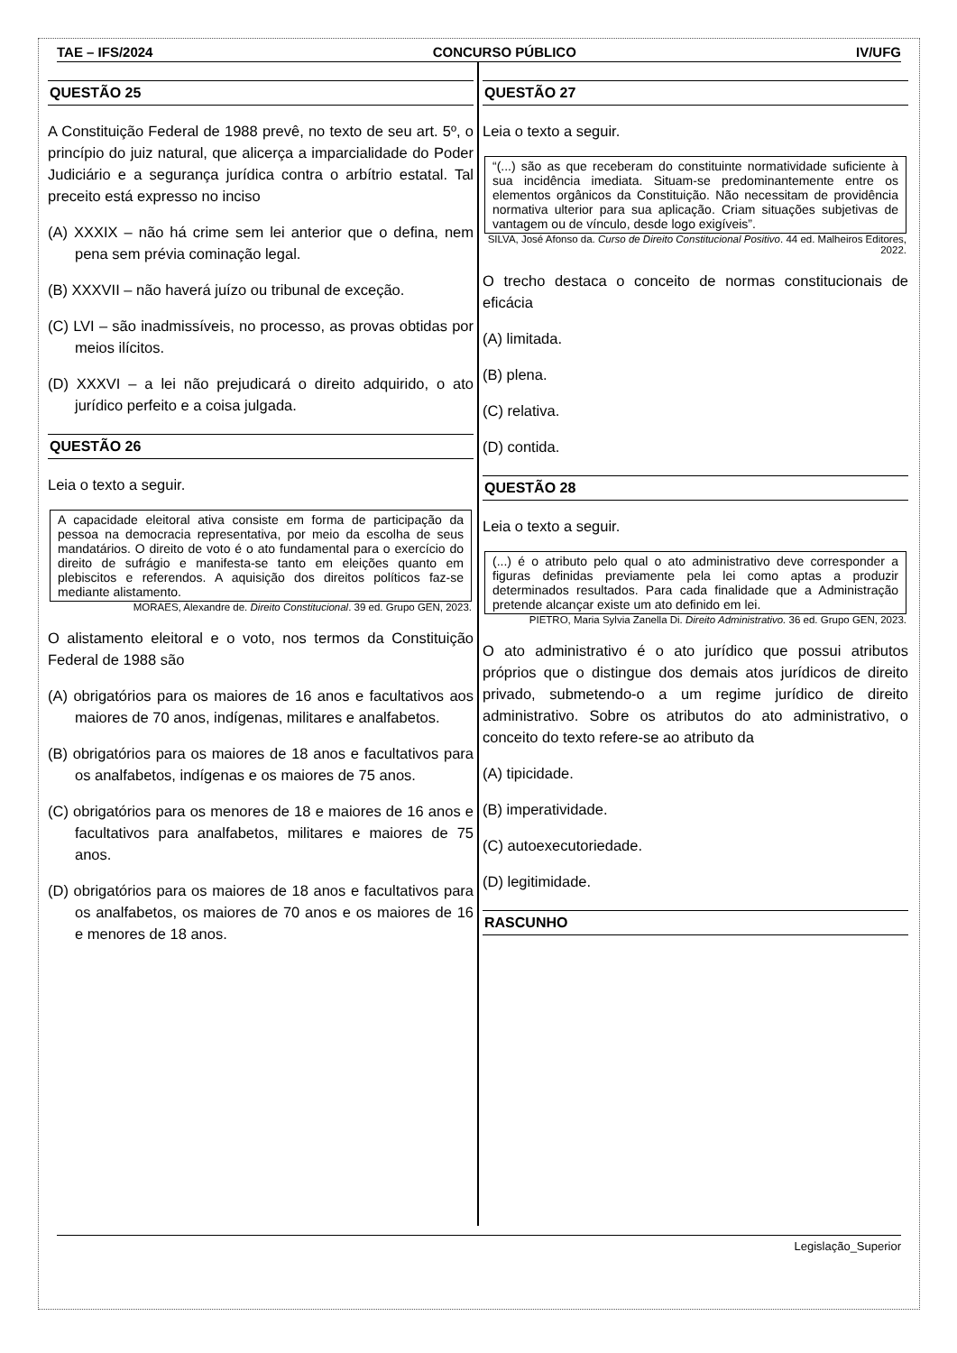TAE – IFS/2024 CONCURSO PÚBLICO IV/UFG
QUESTÃO 25
A Constituição Federal de 1988 prevê, no texto de seu art. 5º, o princípio do juiz natural, que alicerça a imparcialidade do Poder Judiciário e a segurança jurídica contra o arbítrio estatal. Tal preceito está expresso no inciso
(A) XXXIX – não há crime sem lei anterior que o defina, nem pena sem prévia cominação legal.
(B) XXXVII – não haverá juízo ou tribunal de exceção.
(C) LVI – são inadmissíveis, no processo, as provas obtidas por meios ilícitos.
(D) XXXVI – a lei não prejudicará o direito adquirido, o ato jurídico perfeito e a coisa julgada.
QUESTÃO 26
Leia o texto a seguir.
A capacidade eleitoral ativa consiste em forma de participação da pessoa na democracia representativa, por meio da escolha de seus mandatários. O direito de voto é o ato fundamental para o exercício do direito de sufrágio e manifesta-se tanto em eleições quanto em plebiscitos e referendos. A aquisição dos direitos políticos faz-se mediante alistamento.
MORAES, Alexandre de. Direito Constitucional. 39 ed. Grupo GEN, 2023.
O alistamento eleitoral e o voto, nos termos da Constituição Federal de 1988 são
(A) obrigatórios para os maiores de 16 anos e facultativos aos maiores de 70 anos, indígenas, militares e analfabetos.
(B) obrigatórios para os maiores de 18 anos e facultativos para os analfabetos, indígenas e os maiores de 75 anos.
(C) obrigatórios para os menores de 18 e maiores de 16 anos e facultativos para analfabetos, militares e maiores de 75 anos.
(D) obrigatórios para os maiores de 18 anos e facultativos para os analfabetos, os maiores de 70 anos e os maiores de 16 e menores de 18 anos.
QUESTÃO 27
Leia o texto a seguir.
“(...) são as que receberam do constituinte normatividade suficiente à sua incidência imediata. Situam-se predominantemente entre os elementos orgânicos da Constituição. Não necessitam de providência normativa ulterior para sua aplicação. Criam situações subjetivas de vantagem ou de vínculo, desde logo exigíveis”.
SILVA, José Afonso da. Curso de Direito Constitucional Positivo. 44 ed. Malheiros Editores, 2022.
O trecho destaca o conceito de normas constitucionais de eficácia
(A) limitada.
(B) plena.
(C) relativa.
(D) contida.
QUESTÃO 28
Leia o texto a seguir.
(...) é o atributo pelo qual o ato administrativo deve corresponder a figuras definidas previamente pela lei como aptas a produzir determinados resultados. Para cada finalidade que a Administração pretende alcançar existe um ato definido em lei.
PIETRO, Maria Sylvia Zanella Di. Direito Administrativo. 36 ed. Grupo GEN, 2023.
O ato administrativo é o ato jurídico que possui atributos próprios que o distingue dos demais atos jurídicos de direito privado, submetendo-o a um regime jurídico de direito administrativo. Sobre os atributos do ato administrativo, o conceito do texto refere-se ao atributo da
(A) tipicidade.
(B) imperatividade.
(C) autoexecutoriedade.
(D) legitimidade.
RASCUNHO
Legislação_Superior